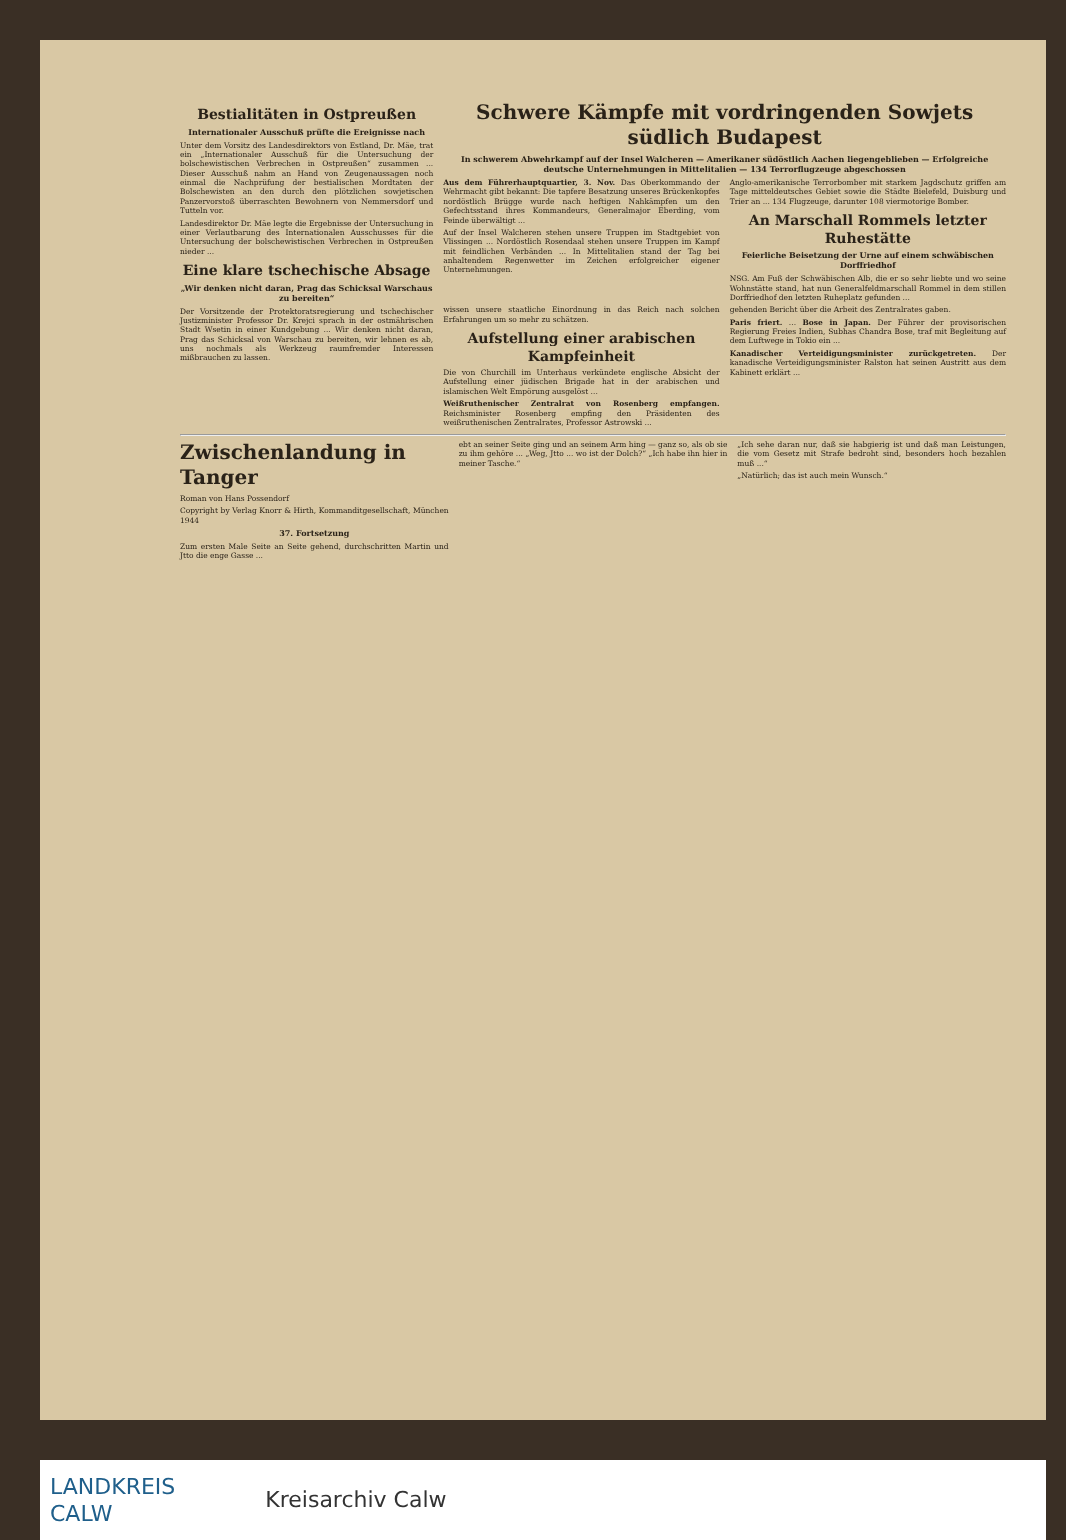Bestialitäten in Ostpreußen
Internationaler Ausschuß prüfte die Ereignisse nach
Unter dem Vorsitz des Landesdirektors von Estland, Dr. Mäe, trat ein „Internationaler Ausschuß für die Untersuchung der bolschewistischen Verbrechen in Ostpreußen“ zusammen ... Dieser Ausschuß nahm an Hand von Zeugenaussagen noch einmal die Nachprüfung der bestialischen Mordtaten der Bolschewisten an den durch den plötzlichen sowjetischen Panzervorstoß überraschten Bewohnern von Nemmersdorf und Tutteln vor.
Landesdirektor Dr. Mäe legte die Ergebnisse der Untersuchung in einer Verlautbarung des Internationalen Ausschusses für die Untersuchung der bolschewistischen Verbrechen in Ostpreußen nieder ...
Eine klare tschechische Absage
„Wir denken nicht daran, Prag das Schicksal Warschaus zu bereiten“
Der Vorsitzende der Protektoratsregierung und tschechischer Justizminister Professor Dr. Krejci sprach in der ostmährischen Stadt Wsetin in einer Kundgebung ... Wir denken nicht daran, Prag das Schicksal von Warschau zu bereiten, wir lehnen es ab, uns nochmals als Werkzeug raumfremder Interessen mißbrauchen zu lassen.
Schwere Kämpfe mit vordringenden Sowjets südlich Budapest
In schwerem Abwehrkampf auf der Insel Walcheren — Amerikaner südöstlich Aachen liegengeblieben — Erfolgreiche deutsche Unternehmungen in Mittelitalien — 134 Terrorflugzeuge abgeschossen
Aus dem Führerhauptquartier, 3. Nov. Das Oberkommando der Wehrmacht gibt bekannt: Die tapfere Besatzung unseres Brückenkopfes nordöstlich Brügge wurde nach heftigen Nahkämpfen um den Gefechtsstand ihres Kommandeurs, Generalmajor Eberding, vom Feinde überwältigt ...
Auf der Insel Walcheren stehen unsere Truppen im Stadtgebiet von Vlissingen ... Nordöstlich Rosendaal stehen unsere Truppen im Kampf mit feindlichen Verbänden ... In Mittelitalien stand der Tag bei anhaltendem Regenwetter im Zeichen erfolgreicher eigener Unternehmungen.
Anglo-amerikanische Terrorbomber mit starkem Jagdschutz griffen am Tage mitteldeutsches Gebiet sowie die Städte Bielefeld, Duisburg und Trier an ... 134 Flugzeuge, darunter 108 viermotorige Bomber.
An Marschall Rommels letzter Ruhestätte
Feierliche Beisetzung der Urne auf einem schwäbischen Dorffriedhof
NSG. Am Fuß der Schwäbischen Alb, die er so sehr liebte und wo seine Wohnstätte stand, hat nun Generalfeldmarschall Rommel in dem stillen Dorffriedhof den letzten Ruheplatz gefunden ...
wissen unsere staatliche Einordnung in das Reich nach solchen Erfahrungen um so mehr zu schätzen.
Aufstellung einer arabischen Kampfeinheit
Die von Churchill im Unterhaus verkündete englische Absicht der Aufstellung einer jüdischen Brigade hat in der arabischen und islamischen Welt Empörung ausgelöst ...
Weißruthenischer Zentralrat von Rosenberg empfangen. Reichsminister Rosenberg empfing den Präsidenten des weißruthenischen Zentralrates, Professor Astrowski ...
gehenden Bericht über die Arbeit des Zentralrates gaben.
Paris friert. ... Bose in Japan. Der Führer der provisorischen Regierung Freies Indien, Subhas Chandra Bose, traf mit Begleitung auf dem Luftwege in Tokio ein ...
Kanadischer Verteidigungsminister zurückgetreten. Der kanadische Verteidigungsminister Ralston hat seinen Austritt aus dem Kabinett erklärt ...
Zwischenlandung in Tanger
Roman von Hans Possendorf
Copyright by Verlag Knorr & Hirth, Kommanditgesellschaft, München 1944
37. Fortsetzung
Zum ersten Male Seite an Seite gehend, durchschritten Martin und Jtto die enge Gasse ...
ebt an seiner Seite ging und an seinem Arm hing — ganz so, als ob sie zu ihm gehöre ... „Weg, Jtto ... wo ist der Dolch?“ „Ich habe ihn hier in meiner Tasche.“
„Ich sehe daran nur, daß sie habgierig ist und daß man Leistungen, die vom Gesetz mit Strafe bedroht sind, besonders hoch bezahlen muß ...“
„Natürlich; das ist auch mein Wunsch.“
LANDKREIS
CALW Kreisarchiv Calw